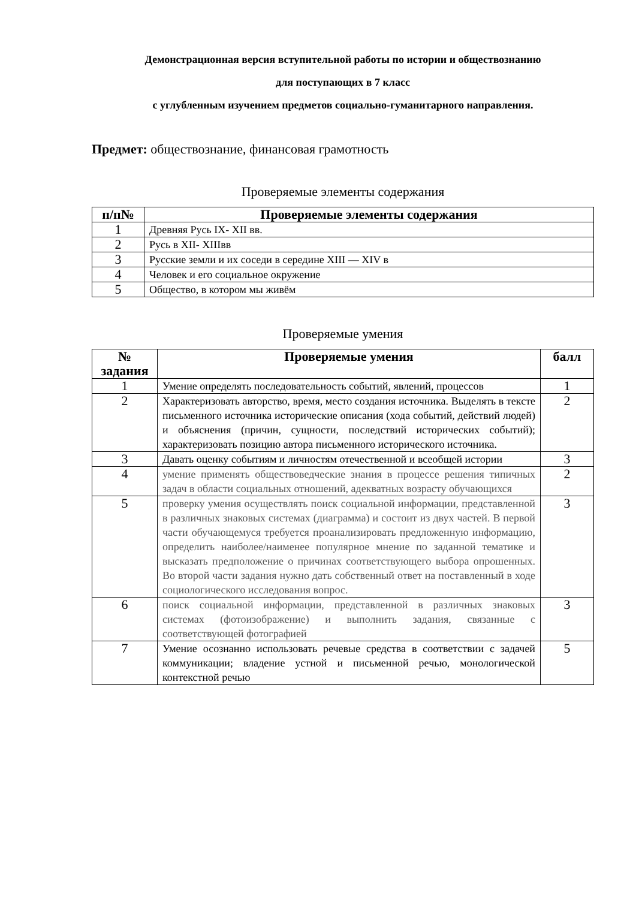Демонстрационная версия вступительной работы по истории и обществознанию
для поступающих в 7 класс
с углубленным изучением предметов социально-гуманитарного направления.
Предмет: обществознание, финансовая грамотность
Проверяемые элементы содержания
| п/п№ | Проверяемые элементы содержания |
| --- | --- |
| 1 | Древняя Русь IX- XII вв. |
| 2 | Русь в XII- XIIIвв |
| 3 | Русские земли и их соседи в середине XIII — XIV в |
| 4 | Человек и его социальное окружение |
| 5 | Общество, в котором мы живём |
Проверяемые умения
| № задания | Проверяемые умения | балл |
| --- | --- | --- |
| 1 | Умение определять последовательность событий, явлений, процессов | 1 |
| 2 | Характеризовать авторство, время, место создания источника. Выделять в тексте письменного источника исторические описания (хода событий, действий людей) и объяснения (причин, сущности, последствий исторических событий); характеризовать позицию автора письменного исторического источника. | 2 |
| 3 | Давать оценку событиям и личностям отечественной и всеобщей истории | 3 |
| 4 | умение применять обществоведческие знания в процессе решения типичных задач в области социальных отношений, адекватных возрасту обучающихся | 2 |
| 5 | проверку умения осуществлять поиск социальной информации, представленной в различных знаковых системах (диаграмма) и состоит из двух частей. В первой части обучающемуся требуется проанализировать предложенную информацию, определить наиболее/наименее популярное мнение по заданной тематике и высказать предположение о причинах соответствующего выбора опрошенных. Во второй части задания нужно дать собственный ответ на поставленный в ходе социологического исследования вопрос. | 3 |
| 6 | поиск социальной информации, представленной в различных знаковых системах (фотоизображение) и выполнить задания, связанные с соответствующей фотографией | 3 |
| 7 | Умение осознанно использовать речевые средства в соответствии с задачей коммуникации; владение устной и письменной речью, монологической контекстной речью | 5 |